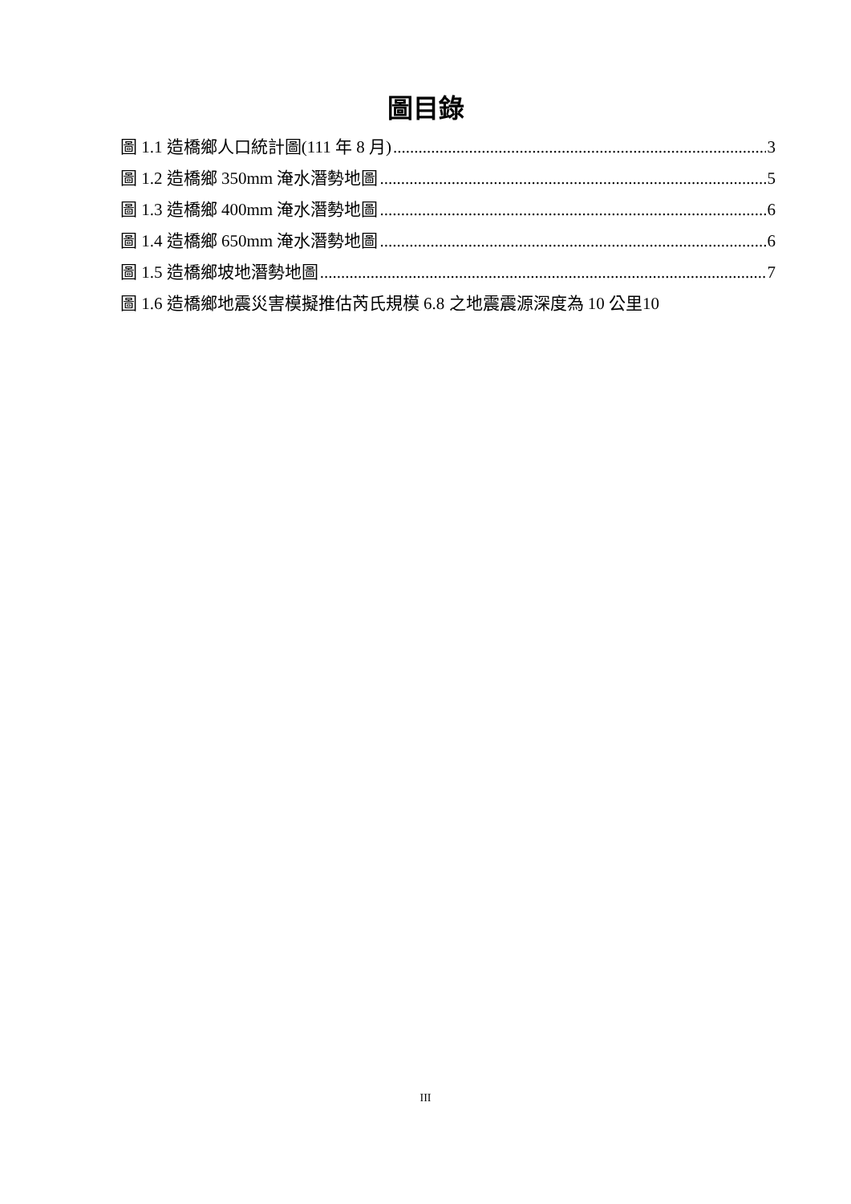圖目錄
圖 1.1 造橋鄉人口統計圖(111 年 8 月) 3
圖 1.2 造橋鄉 350mm 淹水潛勢地圖 5
圖 1.3 造橋鄉 400mm 淹水潛勢地圖 6
圖 1.4 造橋鄉 650mm 淹水潛勢地圖 6
圖 1.5 造橋鄉坡地潛勢地圖 7
圖 1.6 造橋鄉地震災害模擬推估芮氏規模 6.8 之地震震源深度為 10 公里 10
III